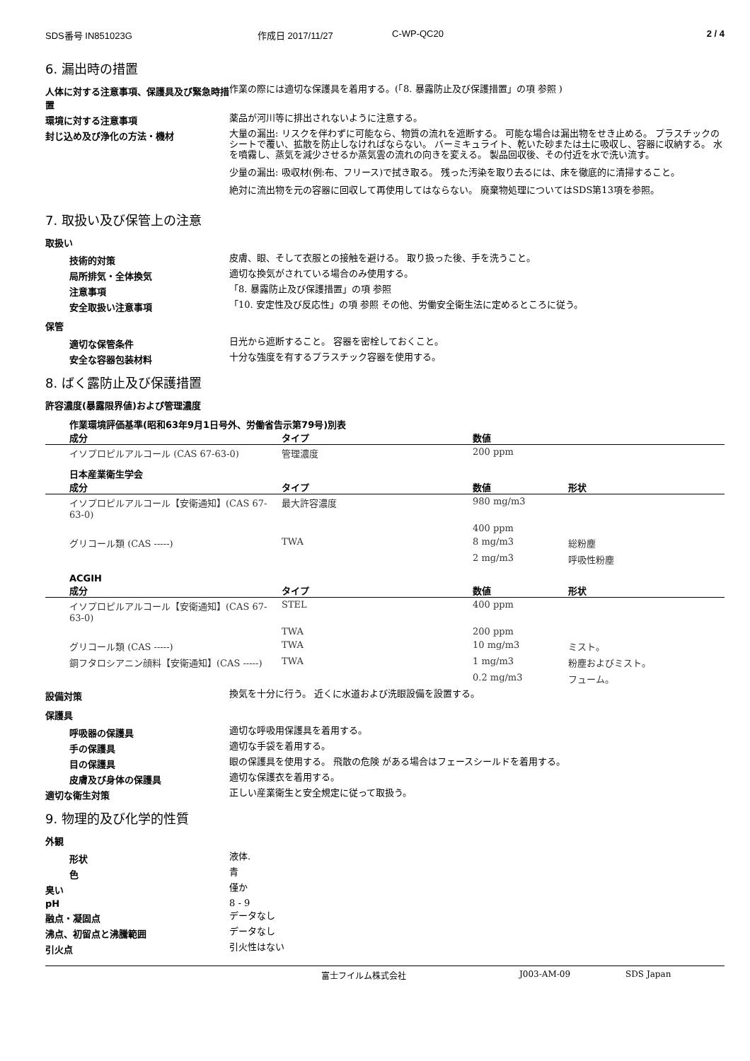SDS番号 IN851023G 作成日 2017/11/27 C-WP-QC20 2 / 4
6. 漏出時の措置
人体に対する注意事項、保護具及び緊急時措置
作業の際には適切な保護具を着用する。(「8. 暴露防止及び保護措置」の項 参照 )
環境に対する注意事項
薬品が河川等に排出されないように注意する。
封じ込め及び浄化の方法・機材
大量の漏出: リスクを伴わずに可能なら、物質の流れを遮断する。 可能な場合は漏出物をせき止める。 プラスチックのシートで覆い、拡散を防止しなければならない。 バーミキュライト、乾いた砂または土に吸収し、容器に収納する。 水を噴霧し、蒸気を減少させるか蒸気雲の流れの向きを変える。 製品回収後、その付近を水で洗い流す。
少量の漏出: 吸収材(例:布、フリース)で拭き取る。 残った汚染を取り去るには、床を徹底的に清掃すること。
絶対に流出物を元の容器に回収して再使用してはならない。 廃棄物処理についてはSDS第13項を参照。
7. 取扱い及び保管上の注意
取扱い
技術的対策
皮膚、眼、そして衣服との接触を避ける。 取り扱った後、手を洗うこと。
局所排気・全体換気
適切な換気がされている場合のみ使用する。
注意事項
「8. 暴露防止及び保護措置」の項 参照
安全取扱い注意事項
「10. 安定性及び反応性」の項 参照 その他、労働安全衛生法に定めるところに従う。
保管
適切な保管条件
日光から遮断すること。 容器を密栓しておくこと。
安全な容器包装材料
十分な強度を有するプラスチック容器を使用する。
8. ばく露防止及び保護措置
許容濃度(暴露限界値)および管理濃度
作業環境評価基準(昭和63年9月1日号外、労働省告示第79号)別表
| 成分 | タイプ | 数値 |
| --- | --- | --- |
| イソプロピルアルコール (CAS 67-63-0) | 管理濃度 | 200 ppm |
日本産業衛生学会
| 成分 | タイプ | 数値 | 形状 |
| --- | --- | --- | --- |
| イソプロピルアルコール【安衛通知】(CAS 67-63-0) | 最大許容濃度 | 980 mg/m3 | |
| | | 400 ppm | |
| グリコール類 (CAS -----) | TWA | 8 mg/m3 | 総粉塵 |
| | | 2 mg/m3 | 呼吸性粉塵 |
ACGIH
| 成分 | タイプ | 数値 | 形状 |
| --- | --- | --- | --- |
| イソプロピルアルコール【安衛通知】(CAS 67-63-0) | STEL | 400 ppm | |
| | TWA | 200 ppm | |
| グリコール類 (CAS -----) | TWA | 10 mg/m3 | ミスト。 |
| 銅フタロシアニン顔料【安衛通知】(CAS -----) | TWA | 1 mg/m3 | 粉塵およびミスト。 |
| | | 0.2 mg/m3 | フューム。 |
設備対策
換気を十分に行う。 近くに水道および洗眼設備を設置する。
保護具
呼吸器の保護具
適切な呼吸用保護具を着用する。
手の保護具
適切な手袋を着用する。
目の保護具
眼の保護具を使用する。 飛散の危険 がある場合はフェースシールドを着用する。
皮膚及び身体の保護具
適切な保護衣を着用する。
適切な衛生対策
正しい産業衛生と安全規定に従って取扱う。
9. 物理的及び化学的性質
外観
形状
液体.
色
青
臭い
僅か
pH
8 - 9
融点・凝固点
データなし
沸点、初留点と沸騰範囲
データなし
引火点
引火性はない
富士フイルム株式会社 J003-AM-09 SDS Japan